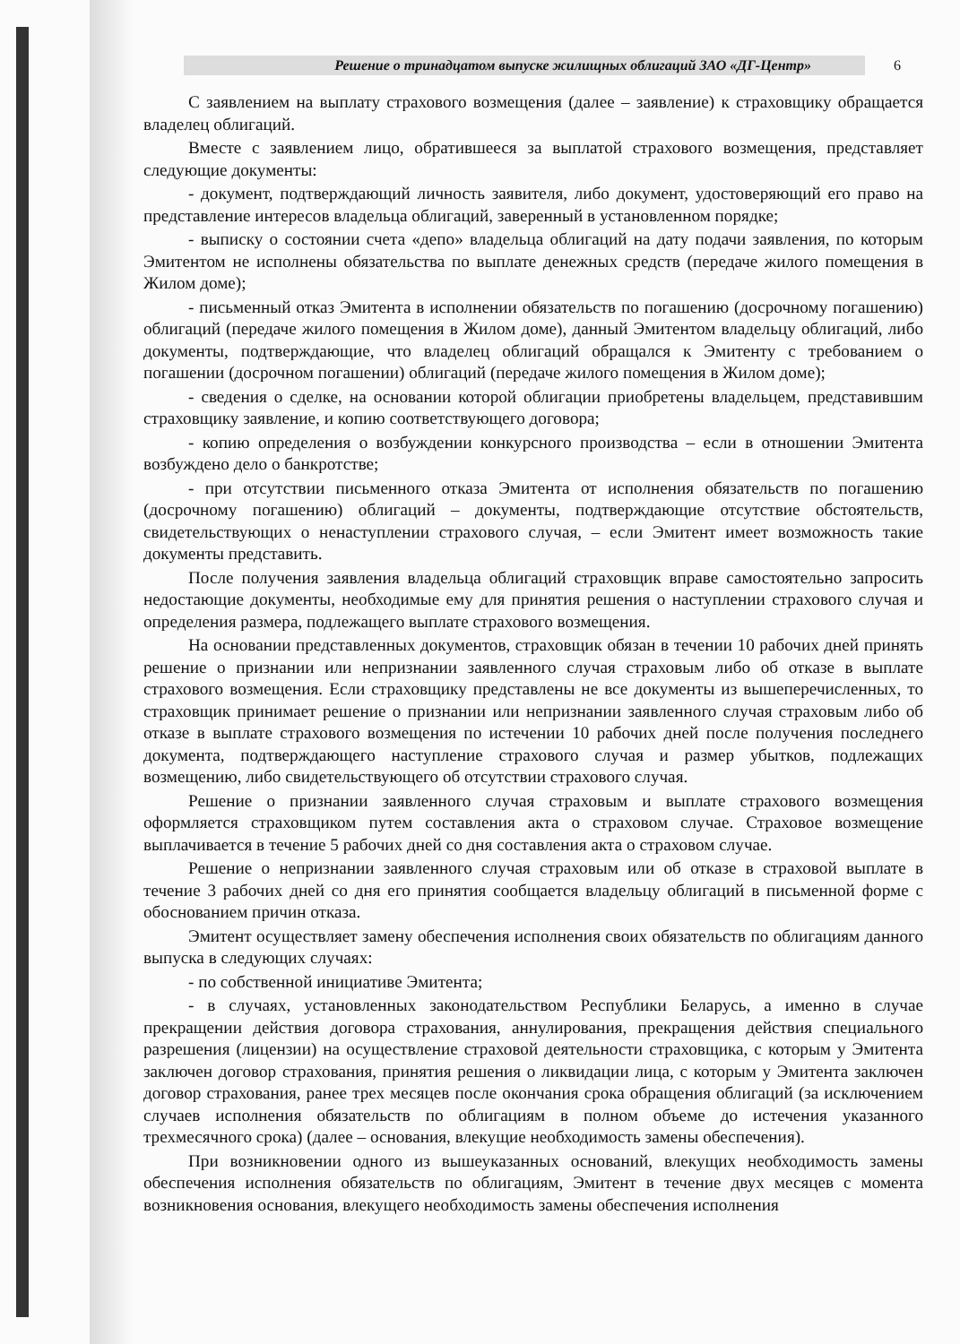Решение о тринадцатом выпуске жилищных облигаций ЗАО «ДГ-Центр»
6
С заявлением на выплату страхового возмещения (далее – заявление) к страховщику обращается владелец облигаций.
Вместе с заявлением лицо, обратившееся за выплатой страхового возмещения, представляет следующие документы:
- документ, подтверждающий личность заявителя, либо документ, удостоверяющий его право на представление интересов владельца облигаций, заверенный в установленном порядке;
- выписку о состоянии счета «депо» владельца облигаций на дату подачи заявления, по которым Эмитентом не исполнены обязательства по выплате денежных средств (передаче жилого помещения в Жилом доме);
- письменный отказ Эмитента в исполнении обязательств по погашению (досрочному погашению) облигаций (передаче жилого помещения в Жилом доме), данный Эмитентом владельцу облигаций, либо документы, подтверждающие, что владелец облигаций обращался к Эмитенту с требованием о погашении (досрочном погашении) облигаций (передаче жилого помещения в Жилом доме);
- сведения о сделке, на основании которой облигации приобретены владельцем, представившим страховщику заявление, и копию соответствующего договора;
- копию определения о возбуждении конкурсного производства – если в отношении Эмитента возбуждено дело о банкротстве;
- при отсутствии письменного отказа Эмитента от исполнения обязательств по погашению (досрочному погашению) облигаций – документы, подтверждающие отсутствие обстоятельств, свидетельствующих о ненаступлении страхового случая, – если Эмитент имеет возможность такие документы представить.
После получения заявления владельца облигаций страховщик вправе самостоятельно запросить недостающие документы, необходимые ему для принятия решения о наступлении страхового случая и определения размера, подлежащего выплате страхового возмещения.
На основании представленных документов, страховщик обязан в течении 10 рабочих дней принять решение о признании или непризнании заявленного случая страховым либо об отказе в выплате страхового возмещения. Если страховщику представлены не все документы из вышеперечисленных, то страховщик принимает решение о признании или непризнании заявленного случая страховым либо об отказе в выплате страхового возмещения по истечении 10 рабочих дней после получения последнего документа, подтверждающего наступление страхового случая и размер убытков, подлежащих возмещению, либо свидетельствующего об отсутствии страхового случая.
Решение о признании заявленного случая страховым и выплате страхового возмещения оформляется страховщиком путем составления акта о страховом случае. Страховое возмещение выплачивается в течение 5 рабочих дней со дня составления акта о страховом случае.
Решение о непризнании заявленного случая страховым или об отказе в страховой выплате в течение 3 рабочих дней со дня его принятия сообщается владельцу облигаций в письменной форме с обоснованием причин отказа.
Эмитент осуществляет замену обеспечения исполнения своих обязательств по облигациям данного выпуска в следующих случаях:
- по собственной инициативе Эмитента;
- в случаях, установленных законодательством Республики Беларусь, а именно в случае прекращении действия договора страхования, аннулирования, прекращения действия специального разрешения (лицензии) на осуществление страховой деятельности страховщика, с которым у Эмитента заключен договор страхования, принятия решения о ликвидации лица, с которым у Эмитента заключен договор страхования, ранее трех месяцев после окончания срока обращения облигаций (за исключением случаев исполнения обязательств по облигациям в полном объеме до истечения указанного трехмесячного срока) (далее – основания, влекущие необходимость замены обеспечения).
При возникновении одного из вышеуказанных оснований, влекущих необходимость замены обеспечения исполнения обязательств по облигациям, Эмитент в течение двух месяцев с момента возникновения основания, влекущего необходимость замены обеспечения исполнения